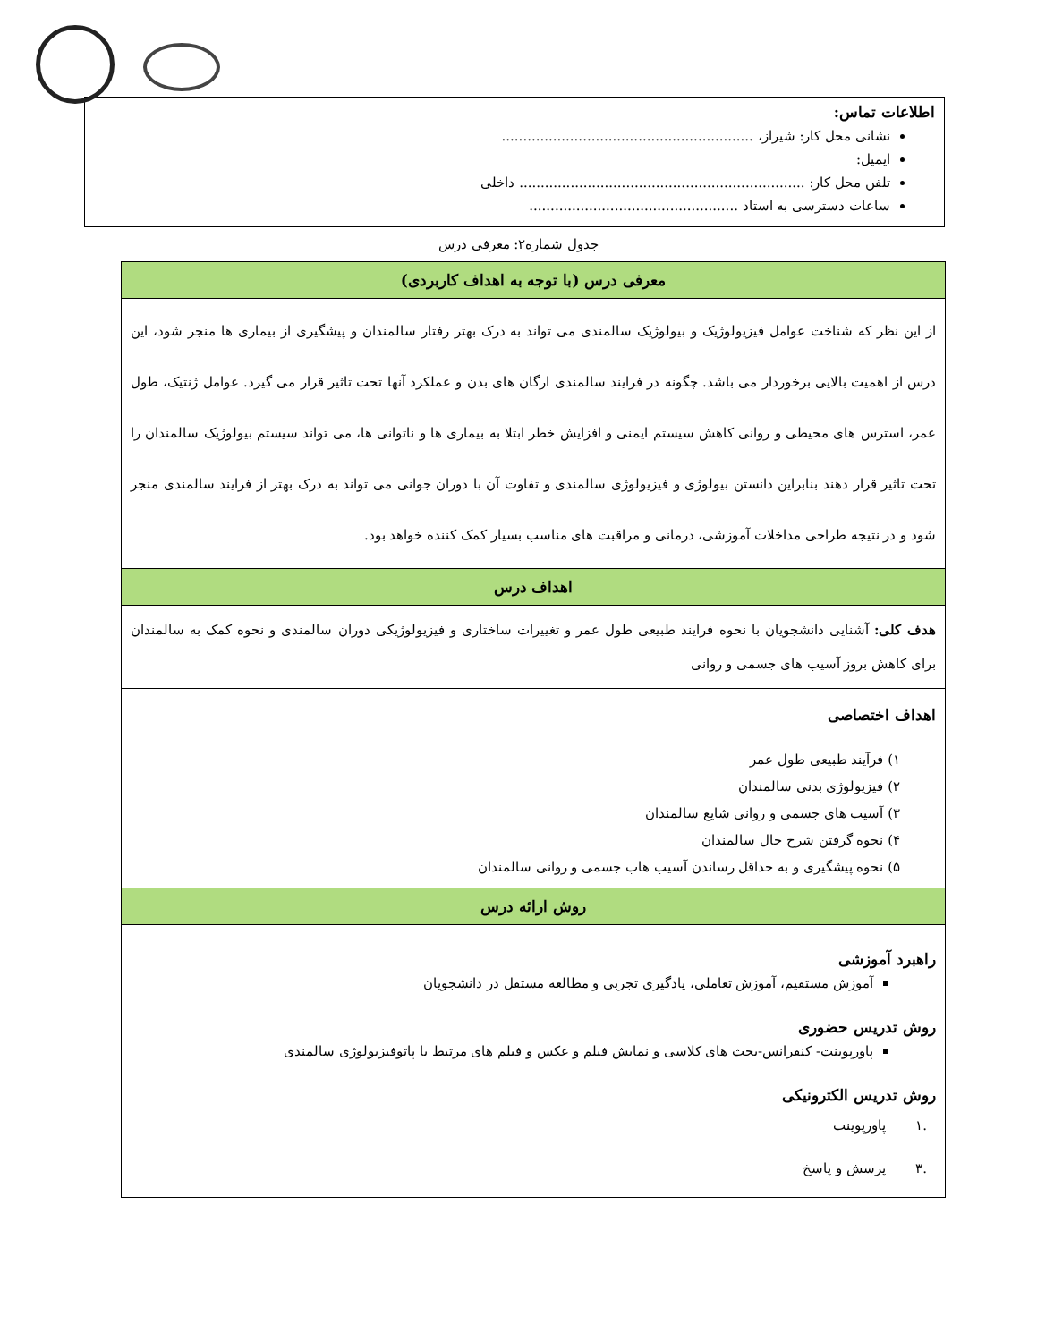اطلاعات تماس:
نشانی محل کار: شیراز، ...........................................................
ایمیل:
تلفن محل کار: ................................................................... داخلی
ساعات دسترسی به استاد .................................................
جدول شماره۲: معرفی درس
| معرفی درس (با توجه به اهداف کاربردی) |
| --- |
| از این نظر که شناخت عوامل فیزیولوژیک و بیولوژیک سالمندی می تواند به درک بهتر رفتار سالمندان و پیشگیری از بیماری ها منجر شود، این درس از اهمیت بالایی برخوردار می باشد. چگونه در فرایند سالمندی ارگان های بدن و عملکرد آنها تحت تاثیر قرار می گیرد. عوامل ژنتیک، طول عمر، استرس های محیطی و روانی کاهش سیستم ایمنی و افزایش خطر ابتلا به بیماری ها و ناتوانی ها، می تواند سیستم بیولوژیک سالمندان را تحت تاثیر قرار دهند بنابراین دانستن بیولوژی و فیزیولوژی سالمندی و تفاوت آن با دوران جوانی می تواند به درک بهتر از فرایند سالمندی منجر شود و در نتیجه طراحی مداخلات آموزشی، درمانی و مراقبت های مناسب بسیار کمک کننده خواهد بود. |
| اهداف درس |
| هدف کلی: آشنایی دانشجویان با نحوه فرایند طبیعی طول عمر و تغییرات ساختاری و فیزیولوژیکی دوران سالمندی و نحوه کمک به سالمندان برای کاهش بروز آسیب های جسمی و روانی |
| اهداف اختصاصی ۱) فرآیند طبیعی طول عمر ۲) فیزیولوژی بدنی سالمندان ۳) آسیب های جسمی و روانی شایع سالمندان ۴) نحوه گرفتن شرح حال سالمندان ۵) نحوه پیشگیری و به حداقل رساندن آسیب هاب جسمی و روانی سالمندان |
| روش ارائه درس |
| راهبرد آموزشی آموزش مستقیم، آموزش تعاملی، یادگیری تجربی و مطالعه مستقل در دانشجویان روش تدریس حضوری پاورپوینت- کنفرانس-بحث های کلاسی و نمایش فیلم و عکس و فیلم های مرتبط با پاتوفیزیولوژی سالمندی روش تدریس الکترونیکی .۱ پاورپوینت .۳ پرسش و پاسخ |